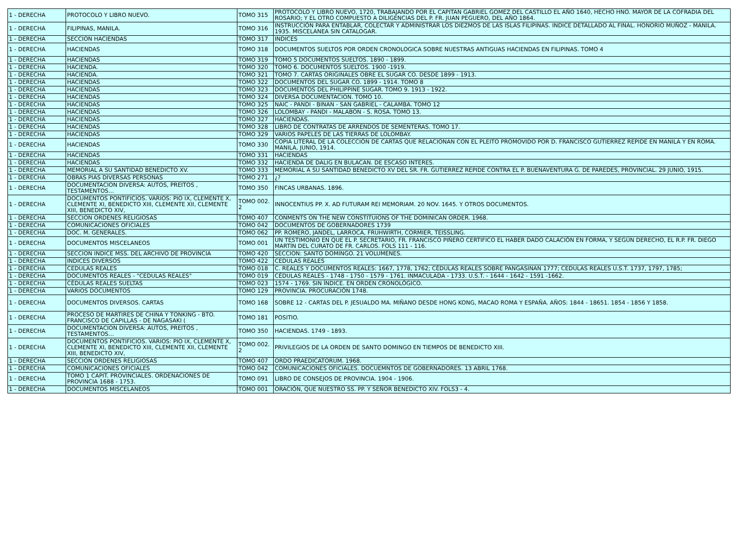| 1 - DERECHA | PROTOCOLO Y LIBRO NUEVO. | TOMO 315 | PROTOCOLO Y LIBRO NUEVO, 1720, TRABAJANDO POR EL CAPITAN GABRIEL GOMEZ DEL CASTILLO EL AÑO 1640, HECHO HNO. MAYOR DE LA COFRADIA DEL ROSARIO; Y EL OTRO COMPUESTO A DILIGENCIAS DEL P. FR. JUAN PEGUERO, DEL AÑO 1864. |
| 1 - DERECHA | FILIPINAS, MANILA. | TOMO 316 | INSTRUCCIÓN PARA ENTABLAR, COLECTAR Y ADMINISTRAR LOS DIEZMOS DE LAS ISLAS FILIPINAS. INDICE DETALLADO AL FINAL. HONORIO MUÑOZ - MANILA. 1935. MISCELANEA SIN CATALOGAR. |
| 1 - DERECHA | SECCION HACIENDAS | TOMO 317 | INDICES |
| 1 - DERECHA | HACIENDAS | TOMO 318 | DOCUMENTOS SUELTOS POR ORDEN CRONOLOGICA SOBRE NUESTRAS ANTIGUAS HACIENDAS EN FILIPINAS. TOMO 4 |
| 1 - DERECHA | HACIENDAS | TOMO 319 | TOMO 5 DOCUMENTOS SUELTOS. 1890 - 1899. |
| 1 - DERECHA | HACIENDA. | TOMO 320 | TOMO 6. DOCUMENTOS SUELTOS. 1900 -1919. |
| 1 - DERECHA | HACIENDA. | TOMO 321 | TOMO 7. CARTAS ORIGINALES OBRE EL SUGAR CO. DESDE 1899 - 1913. |
| 1 - DERECHA | HACIENDAS | TOMO 322 | DOCUMENTOS DEL SUGAR CO. 1899 - 1914. TOMO 8 |
| 1 - DERECHA | HACIENDAS | TOMO 323 | DOCUMENTOS DEL PHILIPPINE SUGAR. TOMO 9. 1913 - 1922. |
| 1 - DERECHA | HACIENDAS | TOMO 324 | DIVERSA DOCUMENTACION. TOMO 10. |
| 1 - DERECHA | HACIENDAS | TOMO 325 | NAIC - PANDI - BINAN - SAN GABRIEL - CALAMBA. TOMO 12 |
| 1 - DERECHA | HACIENDAS | TOMO 326 | LOLOMBAY - PANDI - MALABON - S. ROSA. TOMO 13. |
| 1 - DERECHA | HACIENDAS | TOMO 327 | HACIENDAS. |
| 1 - DERECHA | HACIENDAS | TOMO 328 | LIBRO DE CONTRATAS DE ARRENDOS DE SEMENTERAS. TOMO 17. |
| 1 - DERECHA | HACIENDAS | TOMO 329 | VARIOS PAPELES DE LAS TIERRAS DE LOLOMBAY. |
| 1 - DERECHA | HACIENDAS | TOMO 330 | COPIA LITERAL DE LA COLECCIÓN DE CARTAS QUE RELACIONAN CON EL PLEITO PROMOVIDO POR D. FRANCISCO GUTIERREZ REPIDE EN MANILA Y EN ROMA. MANILA, JUNIO, 1914. |
| 1 - DERECHA | HACIENDAS | TOMO 331 | HACIENDAS |
| 1 - DERECHA | HACIENDAS | TOMO 332 | HACIENDA DE DALIG EN BULACAN. DE ESCASO INTERES. |
| 1 - DERECHA | MEMORIAL A SU SANTIDAD BENEDICTO XV. | TOMO 333 | MEMORIAL A SU SANTIDAD BENEDICTO XV DEL SR. FR. GUTIERREZ REPIDE CONTRA EL P. BUENAVENTURA G. DE PAREDES, PROVINCIAL. 29 JUNIO, 1915. |
| 1 - DERECHA | OBRAS PIAS DIVERSAS PERSONAS | TOMO 271 | ¿? |
| 1 - DERECHA | DOCUMENTACION DIVERSA: AUTOS, PREITOS , TESTAMENTOS… | TOMO 350 | FINCAS URBANAS. 1896. |
| 1 - DERECHA | DOCUMENTOS PONTIFICIOS. VARIOS: PIO IX, CLEMENTE X, CLEMENTE XI, BENEDICTO XIII, CLEMENTE XII, CLEMENTE XIII, BENEDICTO XIV, | TOMO 002. 2 | INNOCENTIUS PP. X. AD FUTURAM REI MEMORIAM. 20 NOV. 1645. Y OTROS DOCUMENTOS. |
| 1 - DERECHA | SECCION ORDENES RELIGIOSAS | TOMO 407 | CONMENTS ON THE NEW CONSTITUIONS OF THE DOMINICAN ORDER. 1968. |
| 1 - DERECHA | COMUNICACIONES OFICIALES | TOMO 042 | DOCUMENTOS DE GOBERNADORES 1739 |
| 1 - DERECHA | DOC. M. GENERALES. | TOMO 062 | PP. ROMERO, JANDEL, LARROCA, FRUHWIRTH, CORMIER, TEISSLING. |
| 1 - DERECHA | DOCUMENTOS MISCELANEOS | TOMO 001 | UN TESTIMONIO EN QUE EL P. SECRETARIO, FR. FRANCISCO PIÑERO CERTIFICO EL HABER DADO CALACIÓN EN FORMA, Y SEGÚN DERECHO, EL R.P. FR. DIEGO MARTÍN DEL CURATO DE FR. CARLOS. FOLS 111 - 116. |
| 1 - DERECHA | SECCION INDICE MSS. DEL ARCHIVO DE PROVINCIA | TOMO 420 | SECCION: SANTO DOMINGO. 21 VOLUMENES. |
| 1 - DERECHA | INDICES DIVERSOS | TOMO 422 | CEDULAS REALES |
| 1 - DERECHA | CEDULAS REALES | TOMO 018 | C. REALES Y DOCUMENTOS REALES: 1667, 1778, 1762; CÉDULAS REALES SOBRE PANGASINAN 1777; CEDULAS REALES U.S.T. 1737, 1797, 1785; |
| 1 - DERECHA | DOCUMENTOS REALES - "CEDULAS REALES" | TOMO 019 | CÉDULAS REALES - 1748 - 1750 - 1579 - 1761. INMACULADA - 1733. U.S.T. - 1644 - 1642 - 1591 -1662. |
| 1 - DERECHA | CÉDULAS REALES SUELTAS | TOMO 023 | 1574 - 1769. SIN ÍNDICE. EN ORDEN CRONOLÓGICO. |
| 1 - DERECHA | VARIOS DOCUMENTOS | TOMO 129 | PROVINCIA. PROCURACIÓN 1748. |
| 1 - DERECHA | DOCUMENTOS DIVERSOS. CARTAS | TOMO 168 | SOBRE 12 - CARTAS DEL P. JESUALDO MA. MIÑANO DESDE HONG KONG, MACAO ROMA Y ESPAÑA. AÑOS: 1844 - 18651. 1854 - 1856 Y 1858. |
| 1 - DERECHA | PROCESO DE MARTIRES DE CHINA Y TONKING - BTO. FRANCISCO DE CAPILLAS - DE NAGASAKI ( | TOMO 181 | POSITIO. |
| 1 - DERECHA | DOCUMENTACION DIVERSA: AUTOS, PREITOS , TESTAMENTOS… | TOMO 350 | HACIENDAS. 1749 - 1893. |
| 1 - DERECHA | DOCUMENTOS PONTIFICIOS. VARIOS: PIO IX, CLEMENTE X, CLEMENTE XI, BENEDICTO XIII, CLEMENTE XII, CLEMENTE XIII, BENEDICTO XIV, | TOMO 002. 2 | PRIVILEGIOS DE LA ORDEN DE SANTO DOMINGO EN TIEMPOS DE BENEDICTO XIII. |
| 1 - DERECHA | SECCION ORDENES RELIGIOSAS | TOMO 407 | ORDO PRAEDICATORUM. 1968. |
| 1 - DERECHA | COMUNICACIONES OFICIALES | TOMO 042 | COMUNICACIONES OFICIALES. DOCUEMNTOS DE GOBERNADORES. 13 ABRIL 1768. |
| 1 - DERECHA | TOMO 1 CAPIT. PROVINCIALES. ORDENACIONES DE PROVINCIA 1688 - 1753. | TOMO 091 | LIBRO DE CONSEJOS DE PROVINCIA. 1904 - 1906. |
| 1 - DERECHA | DOCUMENTOS MISCELANEOS | TOMO 001 | ORACIÓN, QUE NUESTRO SS. PP. Y SEÑOR BENEDICTO XIV. FOLS3 - 4. |